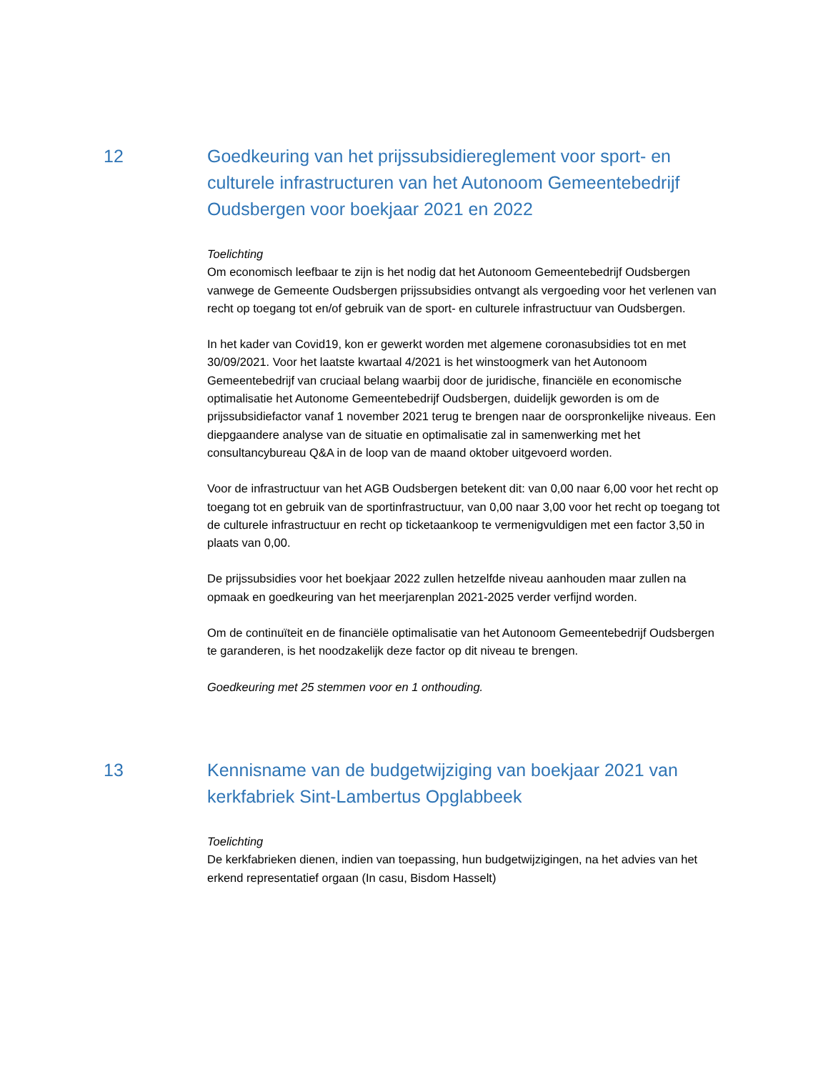12 Goedkeuring van het prijssubsidiereglement voor sport- en culturele infrastructuren van het Autonoom Gemeentebedrijf Oudsbergen voor boekjaar 2021 en 2022
Toelichting
Om economisch leefbaar te zijn is het nodig dat het Autonoom Gemeentebedrijf Oudsbergen vanwege de Gemeente Oudsbergen prijssubsidies ontvangt als vergoeding voor het verlenen van recht op toegang tot en/of gebruik van de sport- en culturele infrastructuur van Oudsbergen.
In het kader van Covid19, kon er gewerkt worden met algemene coronasubsidies tot en met 30/09/2021. Voor het laatste kwartaal 4/2021 is het winstoogmerk van het Autonoom Gemeentebedrijf van cruciaal belang waarbij door de juridische, financiële en economische optimalisatie het Autonome Gemeentebedrijf Oudsbergen, duidelijk geworden is om de prijssubsidiefactor vanaf 1 november 2021 terug te brengen naar de oorspronkelijke niveaus. Een diepgaandere analyse van de situatie en optimalisatie zal in samenwerking met het consultancybureau Q&A in de loop van de maand oktober uitgevoerd worden.
Voor de infrastructuur van het AGB Oudsbergen betekent dit: van 0,00 naar 6,00 voor het recht op toegang tot en gebruik van de sportinfrastructuur, van 0,00 naar 3,00 voor het recht op toegang tot de culturele infrastructuur en recht op ticketaankoop te vermenigvuldigen met een factor 3,50 in plaats van 0,00.
De prijssubsidies voor het boekjaar 2022 zullen hetzelfde niveau aanhouden maar zullen na opmaak en goedkeuring van het meerjarenplan 2021-2025 verder verfijnd worden.
Om de continuïteit en de financiële optimalisatie van het Autonoom Gemeentebedrijf Oudsbergen te garanderen, is het noodzakelijk deze factor op dit niveau te brengen.
Goedkeuring met 25 stemmen voor en 1 onthouding.
13 Kennisname van de budgetwijziging van boekjaar 2021 van kerkfabriek Sint-Lambertus Opglabbeek
Toelichting
De kerkfabrieken dienen, indien van toepassing, hun budgetwijzigingen, na het advies van het erkend representatief orgaan (In casu, Bisdom Hasselt)